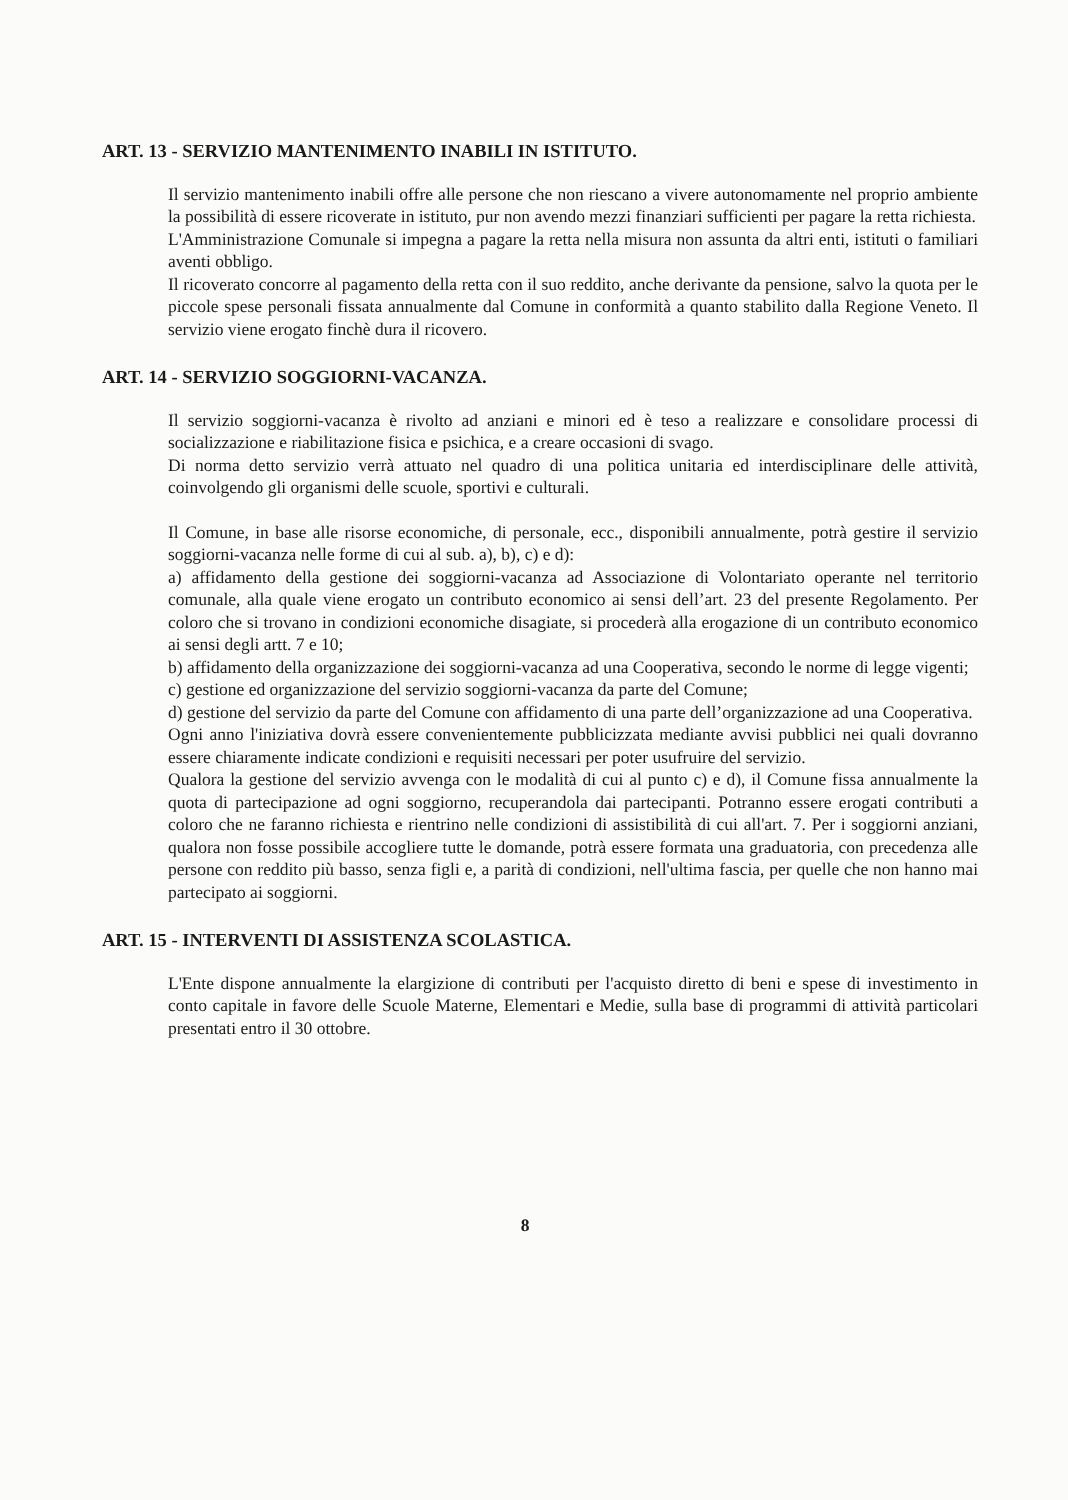ART. 13 - SERVIZIO MANTENIMENTO INABILI IN ISTITUTO.
Il servizio mantenimento inabili offre alle persone che non riescano a vivere autonomamente nel proprio ambiente la possibilità di essere ricoverate in istituto, pur non avendo mezzi finanziari sufficienti per pagare la retta richiesta.
L'Amministrazione Comunale si impegna a pagare la retta nella misura non assunta da altri enti, istituti o familiari aventi obbligo.
Il ricoverato concorre al pagamento della retta con il suo reddito, anche derivante da pensione, salvo la quota per le piccole spese personali fissata annualmente dal Comune in conformità a quanto stabilito dalla Regione Veneto. Il servizio viene erogato finchè dura il ricovero.
ART. 14 - SERVIZIO SOGGIORNI-VACANZA.
Il servizio soggiorni-vacanza è rivolto ad anziani e minori ed è teso a realizzare e consolidare processi di socializzazione e riabilitazione fisica e psichica, e a creare occasioni di svago.
Di norma detto servizio verrà attuato nel quadro di una politica unitaria ed interdisciplinare delle attività, coinvolgendo gli organismi delle scuole, sportivi e culturali.
Il Comune, in base alle risorse economiche, di personale, ecc., disponibili annualmente, potrà gestire il servizio soggiorni-vacanza nelle forme di cui al sub. a), b), c) e d):
a) affidamento della gestione dei soggiorni-vacanza ad Associazione di Volontariato operante nel territorio comunale, alla quale viene erogato un contributo economico ai sensi dell’art. 23 del presente Regolamento. Per coloro che si trovano in condizioni economiche disagiate, si procederà alla erogazione di un contributo economico ai sensi degli artt. 7 e 10;
b) affidamento della organizzazione dei soggiorni-vacanza ad una Cooperativa, secondo le norme di legge vigenti;
c) gestione ed organizzazione del servizio soggiorni-vacanza da parte del Comune;
d) gestione del servizio da parte del Comune con affidamento di una parte dell’organizzazione ad una Cooperativa.
Ogni anno l'iniziativa dovrà essere convenientemente pubblicizzata mediante avvisi pubblici nei quali dovranno essere chiaramente indicate condizioni e requisiti necessari per poter usufruire del servizio.
Qualora la gestione del servizio avvenga con le modalità di cui al punto c) e d), il Comune fissa annualmente la quota di partecipazione ad ogni soggiorno, recuperandola dai partecipanti. Potranno essere erogati contributi a coloro che ne faranno richiesta e rientrino nelle condizioni di assistibilità di cui all'art. 7. Per i soggiorni anziani, qualora non fosse possibile accogliere tutte le domande, potrà essere formata una graduatoria, con precedenza alle persone con reddito più basso, senza figli e, a parità di condizioni, nell'ultima fascia, per quelle che non hanno mai partecipato ai soggiorni.
ART. 15 - INTERVENTI DI ASSISTENZA SCOLASTICA.
L'Ente dispone annualmente la elargizione di contributi per l'acquisto diretto di beni e spese di investimento in conto capitale in favore delle Scuole Materne, Elementari e Medie, sulla base di programmi di attività particolari presentati entro il 30 ottobre.
8